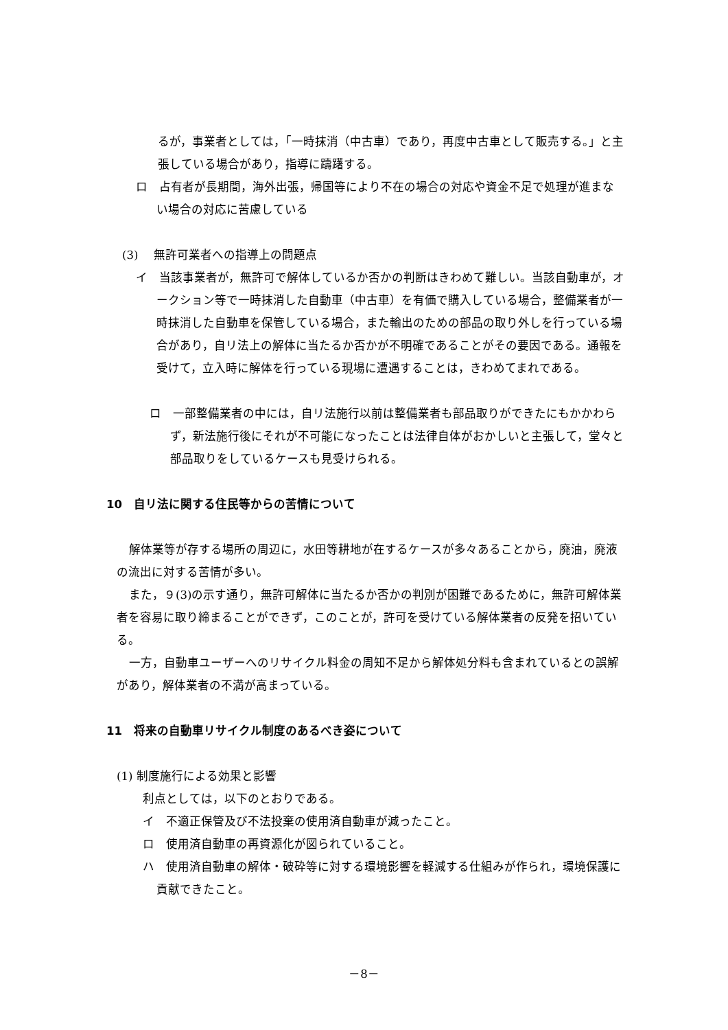るが，事業者としては，「一時抹消（中古車）であり，再度中古車として販売する。」と主張している場合があり，指導に躊躇する。
ロ　占有者が長期間，海外出張，帰国等により不在の場合の対応や資金不足で処理が進まない場合の対応に苦慮している
(3)　 無許可業者への指導上の問題点
イ　当該事業者が，無許可で解体しているか否かの判断はきわめて難しい。当該自動車が，オークション等で一時抹消した自動車（中古車）を有価で購入している場合，整備業者が一時抹消した自動車を保管している場合，また輸出のための部品の取り外しを行っている場合があり，自リ法上の解体に当たるか否かが不明確であることがその要因である。通報を受けて，立入時に解体を行っている現場に遭遇することは，きわめてまれである。
ロ　一部整備業者の中には，自リ法施行以前は整備業者も部品取りができたにもかかわらず，新法施行後にそれが不可能になったことは法律自体がおかしいと主張して，堂々と部品取りをしているケースも見受けられる。
10　自リ法に関する住民等からの苦情について
解体業等が存する場所の周辺に，水田等耕地が在するケースが多々あることから，廃油，廃液の流出に対する苦情が多い。
また，９(3)の示す通り，無許可解体に当たるか否かの判別が困難であるために，無許可解体業者を容易に取り締まることができず，このことが，許可を受けている解体業者の反発を招いている。
一方，自動車ユーザーへのリサイクル料金の周知不足から解体処分料も含まれているとの誤解があり，解体業者の不満が高まっている。
11　将来の自動車リサイクル制度のあるべき姿について
(1) 制度施行による効果と影響
利点としては，以下のとおりである。
イ　不適正保管及び不法投棄の使用済自動車が減ったこと。
ロ　使用済自動車の再資源化が図られていること。
ハ　使用済自動車の解体・破砕等に対する環境影響を軽減する仕組みが作られ，環境保護に貢献できたこと。
－8－